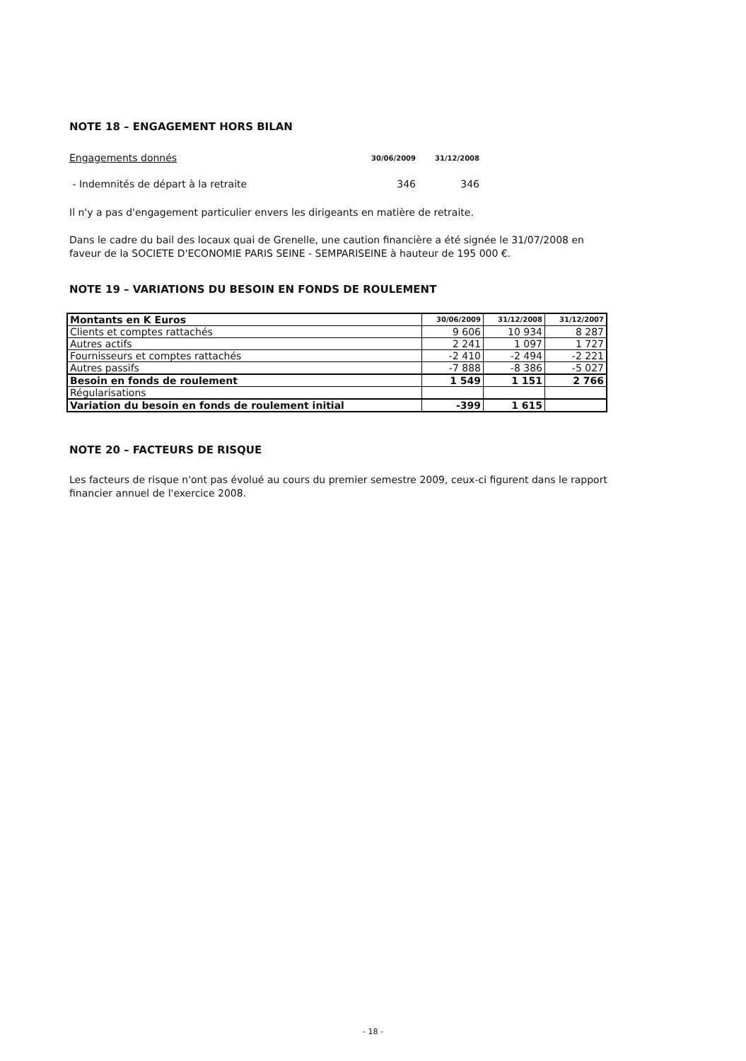NOTE 18 – ENGAGEMENT HORS BILAN
| Engagements donnés | 30/06/2009 | 31/12/2008 |
| - Indemnités de départ à la retraite | 346 | 346 |
Il n'y a pas d'engagement particulier envers les dirigeants en matière de retraite.
Dans le cadre du bail des locaux quai de Grenelle, une caution financière a été signée le 31/07/2008 en faveur de la SOCIETE D'ECONOMIE PARIS SEINE - SEMPARISEINE à hauteur de 195 000 €.
NOTE 19 – VARIATIONS DU BESOIN EN FONDS DE ROULEMENT
| Montants en K Euros | 30/06/2009 | 31/12/2008 | 31/12/2007 |
| Clients et comptes rattachés | 9 606 | 10 934 | 8 287 |
| Autres actifs | 2 241 | 1 097 | 1 727 |
| Fournisseurs et comptes rattachés | -2 410 | -2 494 | -2 221 |
| Autres passifs | -7 888 | -8 386 | -5 027 |
| Besoin en fonds de roulement | 1 549 | 1 151 | 2 766 |
| Régularisations | | | |
| Variation du besoin en fonds de roulement initial | -399 | 1 615 | |
NOTE 20 – FACTEURS DE RISQUE
Les facteurs de risque n'ont pas évolué au cours du premier semestre 2009, ceux-ci figurent dans le rapport financier annuel de l'exercice 2008.
- 18 -